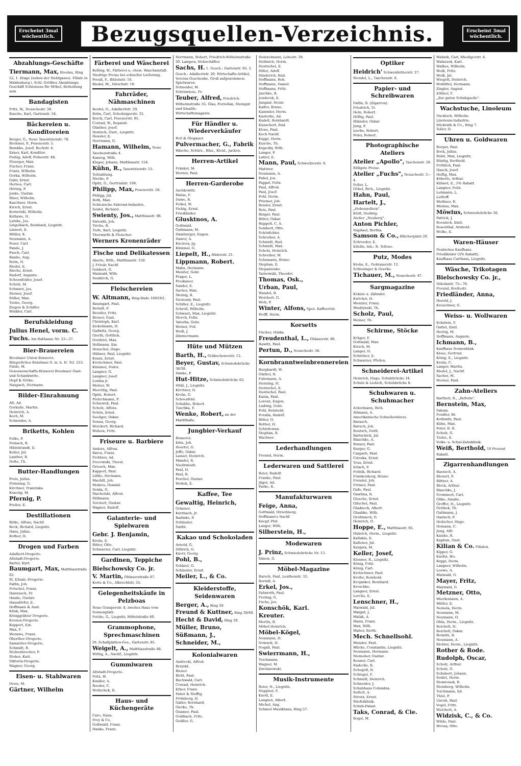Erscheint 3mal
wöchentlich.
Bezugsquellen-Verzeichnis.
Erscheint 3mal
wöchentlich.
Abzahlungs-Geschäfte
Tiermann, Max, Breslau, Ring 52, 1. Etage (neben der Siebtgasse). Filiale in Waldenburg i. Schl. Größtes Abzahlungs-Geschäft Schlesiens für Möbel, Betleidung usw.
Bandagisten
Fritz, W., Neuschestr. 38.
Rusche, Karl, Gartenstr. 54.
Bäckereien u. Konditoreien
Berger, G., Neue Tauentzienstr. 78.
Brehmer, P., Posenerstr. 5.
Bumbke, Josef, Bechstr. 4.
Exner, Karl, Konditor.
Fiebig, Adolf, Polnerstr. 48.
Fleurger, Max.
Fischer, Franz.
Franz, Wilhelm.
Gorka, Wilhelm.
Guhr, Ernst.
Hernes, Carl.
Hörnig, P.
Jenke, Gustav.
Illner, Wilhelm.
Kaschner, Herm.
Kirsch, Ernst.
Kornetzki, Wilhelm.
Kutlawe, H.
Lutzke, Jos.
Lingelbach, Reinhard, Liegnitz.
Linnert, E.
Müller, K.
Neumann, A.
Poser, Carl.
Pande, J.
Pusch, Carl.
Raabe, Aug.
Reim, H.
Riedel, E.
Rische, Ernst.
Rudorf, Auguste.
Schoenfelder, Josef.
Scholz, M.
Schwarz, Jos.
Steiner, Josef.
Stiller, Max.
Tietze, Georg.
Ziegon & Schäfer.
Winkler, Carl.
Berufskleidung
Julius Henel, vorm. C. Fuchs. Am Rathause Nr. 23—27.
Bier-Brauereien
Breslauer Union-Brauerei.
Bürgerliches Brauhaus G. m. b. H. Tel. 253.
Fulde, M.
Genossenschafts-Brauerei Breslauer Gast- und Schankwirte.
Hopf & Görke.
Naupach, Hermann.
Bilder-Einrahmung
Alt, Ad.
Gorkelle, Martin.
Heinrich, A.
Koch, M.
Schneider, A.
Briketts, Kohlen
Felke, P.
Fiebach, R.
Hildebrandt, E.
Keller, Jul.
Lauther, R.
Nolte, Th.
Butter-Handlungen
Preis, Julius.
Firmning, G.
Kirchner, Franziska.
Kraezig, M.
Pfernig, P.
Preller, E.
Destillationen
Birke, Alfons, Nachf.
Beck, Richard, Liegnitz.
Hans, Julius.
Rother, H.
Drogen und Farben
Adalbert-Drogerie.
Altstadt-Drogerie.
Bartel, Kurt.
Baumgart, Max, Matthiasstraße 82.
St. Elisab.-Drogerie.
Faltin, Joh.
Fröschel, Franz.
Hannusch, Fr.
Hauke, Gustav.
Hausdörfer, E.
Hoffmann & Anst.
Klink, Max.
Königgrätzer Drogerie.
Kronen-Drogerie.
Kuppert, Em.
Max, F.
Morawe, Franz.
Oberthor-Drogerie.
Samariter-Drogerie.
Schmidt, R.
Stolzenbrecher, P.
Stober, Kurt.
Viktoria-Drogerie.
Wagner, Georg.
Eisen- u. Stahlwaren
Dreie, M.
Gärtner, Wilhelm
Färberei und Wäscherei
Kelling, W., Färberei u. chem. Waschanstalt. Niedrige Preise bei schneller Lieferung.
Preuß, F., Bitzenstr. 10.
Riedel, M., Hirschstr. 10.
Fahrräder, Nähmaschinen
Beutel, G., Adalbertstr. 29.
Bohn, Carl, Scheitnigerstr. 33.
Borck, Carl, Posenerstr. 95.
Conrad, W., Reparat.
Günther, Josef.
Hentsch, Gust., Liegnitz.
Heusler, E.
Herrmann, G.
Hamann, Wilhelm, Neue Taschenstraße 4.
Kanzog, Wilh.
Kluger, Johann, Matthiasstr. 154.
Kühn, R., Tauentzienstr. 53. Teilzahlung.
Nierke, P.
Opitz, G., Gertrudstr. 104.
Philipp, Max, Posenerstr. 58.
Philipp, Jul.
Roth, Max.
Schlesische Fahrrad-Industrie.
Seidel, Richard.
Swienty, Jos., Matthiasstr. 98.
Swienth, Joh.
Tirche, R.
Tiefe, Karl, Liegnitz.
Thorwarth & Fleischer.
Werners Kronenräder
Fische und Delikatessen
Aberle, Wilh., Matthiasstr. 159.
J. Friede Nachf.
Gebbert, G.
Maiwald, Wilh.
Neukirch, G.
Fleischereien
W. Altmann, Ring-Bude 160/162.
Baumgart, Paul.
Berndt, P.
Brestler, Fritz.
Breuer, Gust.
Christoph, Karl.
Eickelmann, H.
Gallwitz, Georg.
Gierth, Gottlieb.
Gordziel, Max.
Hellmann, Em.
Heuschel, Hugo.
Hübner, Paul, Liegnitz.
Kranz, Ernst.
Kretschmer, Paul.
Kümmel, Fedor.
Langner, G.
Langner, Josef.
Lomba jr.
Melzer, W.
Merettig, Paul.
Opitz, Robert.
Pietschmann, P.
Schiewek, Paul.
Scholz, Alfons.
Schön, Ernst.
Seeliger, Oskar.
Sonna, Georg.
Weickert, Richard.
Widera, Fritz.
Friseure u. Barbiere
Anders, Alfons.
Bares, Franz.
Fichtner, Ad.
Frecowski, Theod.
Griesch, Max.
Kappert, Paul.
Littke, Hermann.
Machill, Joh.
Mokros, Oswald.
Nolda, G.
Stachelski, Alfred.
Stillmann.
Teichert, Gustav.
Wagner, Rudolf.
Galanterie- und Spielwaren
Gebr. J. Benjamin,
Krebs, E.
Ritter, Otto.
Schwarzer, Carl, Liegnitz.
Gardinen, Teppiche
Bielschowsky Co. jr.
V. Martin, Ohlauerstraße 87.
Korte & Co., Albrechtstr. 55.
Gelegenheitskäufe in Pelzboas
Neue Grauperstr. 8, zweites Haus vom Sonnenplatz.
Feicke, G., Liegnitz, Mittelstraße 60.
Grammophone, Sprechmaschinen
Dt. Schallplatten-Ges., Gartenstr. 85.
Weigelt, A., Matthiasstraße 88.
Wittig, A., Nachf., Liegnitz.
Gummiwaren
Altstadt-Drogerie.
Fritz, W.
Kindler, A.
Reeder, C.
Woitschek, R.
Haus- und Küchengeräte
Caro, Hans.
Frey & Co.
Gottwald, Franz.
Hanke, Franz.
Herrmann, Robert, Friedrich-Wilhelmstraße 50. Lampen, Holzschäfter.
Sachs, H. 1. Gesch.: Gartenstr. 95. 2. Gesch.: Adalbertstr. 20. Wirtschafts-Artikel, Vereins-Geschenke. Groß aufgenommen: Spielwaren.
Schneider, M.
Schönwiese, Fr.
Teuber, Alfred, Friedrich-Wilhelmstraße 35. Glas, Porzellan, Steingut und Emaille.
Wirtschaftsmagazin.
Für Händler u. Wiederverkäufer
Perl & Glogauer.
Pulvermacher, G., Fabrik Wäsche, Schürz., Blus., Kleid., Jacken.
Herren-Artikel
Fränkel, M.
Werner, Paul.
Herren-Garderobe
Aschkowitz.
Bialas, F.
Duwe, R.
Feibel, W.
Fiebig, Ernst.
Friedländer.
Glusktnos, A.
Gottwald.
Guttmann, M.
Hamburger, Eugen.
Hawel, A.
Kuczera, Jg.
Kümmel, G.
Liepelt, H., Büderstr. 21.
Lippmann, Robert.
Mahn, Hermann.
Meister, Gebr.
Prager, L.
Proskauer.
Sander, E.
Sacher, Max.
Steinig, R.
Szczesny, Paul.
Schiller, E., Liegnitz.
Schroll, Wilhelm.
Schwarz, Max, Liegnitz.
Storch, Felix.
Taterka, Gebr.
Weiner, Frd.
Weiß, J.
Zimmermann.
Hüte und Mützen
Barth, H., Gräbschenerstr. 12.
Beyer, Gustav, Schmiedebrücke 36/38.
Hanke, P.
Hut-Hitze, Schmiedebrücke 63.
Hübl, J., Liegnitz.
Kirchner, O.
Krebs, G.
Schoenfeld.
Schubbe, Robert.
Tuschka, F.
Wenke, Robert, an der Markthalle.
Jungbier-Verkauf
Brauerei.
Erbs, Joh.
Hoertel, G.
Joffe, Oskar.
Lauser, Heinrich.
Mandel, R.
Niedzwiedz.
Paul, H.
Paul, R.
Peschel, Gustav.
Woitek, E.
Kaffee, Tee
Gewaltig, Heinrich,
Grünner.
Kurzbach, Jr.
Radmke, P.
Schüssler.
Smith.
Kakao und Schokoladen
Arnold, G.
Dittrich, G.
Knorr, Georg.
Pohl, B.,
Schäzel, G.
Schüssler, Ernst.
Meiler, L., & Co.
Kleiderstoffe, Seidenwaren
Berger, A., Ring 50.
Freund & Kuttner, Ring 39/40.
Hecht & David, Ring 29.
Müller, Bruno,
Süßmann, J.,
Schneider, M.,
Kolonialwaren
Andrecki, Alfred.
Brzyskt.
Biener.
Bichl, Paul.
Buchwald, Carl.
Conrad, Heinrich.
Erber, Franz.
Faber & Steffig.
Frömberg, H.
Galler, Bernhard.
Gierke, Th.
Gnamer, Paul.
Goldbach, Fritz.
Geißler, G.
Heinzelmann, Lohestr. 39.
Hellmich, Herm.
Hentschel, E.
Hiller, Adolf.
Hinderich, Rud.
Hoffmann, Rob.
Hoffmann, Daniel.
Hoffmann, Fritz.
Jaschke, B.
Jenderek, E.
Jungast, Heinr.
Kalfer, Bruno.
Kammler, Herm.
Kasterke, Ad.
Kudell, Reinhardt.
Kunschert, Rud.
Klose, Paul.
Koch Nachf.
Kuppi, Herm.
Kusche, Th.
Kupezky, Wilh.
Langer, P.
Latzel, E.
Mann, Paul, Schweitzerstr. 9.
Matzner.
Neumann, A.
Pabel, Jos.
Pappst, Felix.
Paul, Alfred.
Paul, Josef.
Pohl, Herm.
Priemer, Joh.
Reisler, Ernst.
Reis, Paul.
Ringer, Paul.
Ritter, Oskar.
Ruppelt, C. A.
Sembert, Otto.
Schönfelder.
Schreiber, A.
Schmidt, Rud.
Schmidt, Max.
Scholz, Heinrich.
Schreiber, W.
Schumann, Bruno.
Stephan, E.
Stepanienko.
Tarnowski, Theodor.
Thomas, Osk.,
Urban, Paul,
Wandel, B.
Weichert, G.
Welz, P.
Winter, Alfons, Spez. Kaffeeröst.
Wolff, Herm.
Korsetts
Fischer, Hulda.
Freudenthal, L., Ohlauerstr. 80.
Rawitz, Paul.
Pertun, D., Neuschestr. 56.
Kornbranntweinbrennereien
Burghardt, W.
Glatzel, B.
Fuhrmann, A.
Henning, H.
Hentschel, E.
Hentschel, Paul.
Kania, Paul.
Lorenz, Eugen.
Ludwig, Gebr.
Pohl, Reinhold.
Poralla, Rudolf.
Ritter, O.
Rother, H.
Schirdewan.
Stephan, R.
Wachner.
Lederhandlungen
Freund, Herm.
Lederwaren und Sattlerei
Beier, Rudolf.
Franke, Paul.
Jäger, Ad.
Parke, R.
Manufakturwaren
Feige, Anna,
Gottwald, Hirschberg.
Hoffmann's Nachf.
Knopf, Phil.
Langer, Wilh.
Silberstein, H.,
Modewaren
J. Prinz, Schmiedebrücke Nr. 13.
Simon, G.
Möbel-Magazine
Barsch, Paul, Leuthenstr. 33.
Berndt, A.
Erkel, Jos.,
Fahnroth, Paul.
Freitag, G.
Fuchs, Jos.
Konschök, Karl.
Kreuter.
Mertin, R.
Möbel-Heinrich.
Möbel-Kögel,
Neumann, H.
Nowack, H.
Nogall, Paul.
Swierrmann, H.,
Teichmann.
Wagner, M.
Zwolanowski.
Musik-Instrumente
Beier, H., Liegnitz.
Heppner, F.
Knott, E.
Langner, Albert.
Michel, Aug.
Schäzel Musikhaus, Ring 57.
Optiker
Heidrich' Schweidnitzerstr. 27.
Stendel, L., Taschenstr. 9.
Papier- und Schreibwaren
Faltin, B. (Zigarren).
Friedrich, Tr.
Hein, Robert.
Höflig, Paul.
Illiänder, Oskar.
Jung, P.
Lierke, Robert.
Peter, Robert.
Photographische Ateliers
Atelier „Apollo", Taschenstr. 20. Billigste Preise.
Atelier „Fuchs", Neuschestr. 3—4.
Feller, L.
Göbel, Rich., Liegnitz.
Hahn, Paul,
Hartelt, J.,
„Hohenzollern".
Klott, Hedwig.
Atelier „Neuberg".
Anton Pichler,
Naphael, Bertha.
Samson & Co., Blücherplatz 20.
Schroeder, E.
Eitelin, Inh.: R. Tellose.
Putz, Modes
Krebs, E., Gebrauerstr. 12.
Schlesinger & Goerke.
Tichauer, M., Neuschestr. 47.
Sargmagazine
Kränze u. Zähndel.
Knöchel, H.
Menzler, Franz.
Mudzynski, Th.
Scholz, Paul,
Weiner, Th.
Schirme, Stöcke
Krüger, F.
Gottwald, Max.
Kirsch, M.
Langer, H.
Schnitzer, E.
Schwarzer, Pfeilen.
Schneiderei-Artikel
Heinrich, Hugo, Schuhbrücke 14.
Schulz & Liebich, Schuhbrücke 8.
Schuhwaren u. Schuhmacher
Ackermann, Rich.
Altmann, A.
Amerikanische Schnellsohlerei.
Barasch.
Baruch, Joh.
Beutsch, Gottl.
Bartschick, Jul.
Blaschke, A.
Brauer, Paul.
Burger, G.
Casparh, Paul.
Czioska, Ernst.
Teus, Ernst.
Erlach, F.
Foitzik, Richard.
Frankenberg, Bruno.
Freudel, Joh.
Frömel, Paul.
Gafe, Paul.
Gawlina, R.
Giesche, Ernst.
Gitschel, Paul.
Gladneck, Albert.
Glaubke, Wilh.
Grollmisch, G.
Heinrich, O.
Hoppe, E., Matthiasstr. 95.
Hubrich, Herm., Liegnitz.
Kallabis, E.
Kallener, Jul.
Kanjara, M.
Keller, Josef,
Klenner, R., Liegnitz.
König, Fritz.
König, Carl.
Kretschmer, Paul.
Krofer, Reinhold.
Krojanker, Bernhard.
Kroschke.
Langner, Ernst.
Lerche, E.
Lenschner, H.,
Maiwald, Jul.
Malgut, J.
Malak, A.
Mann, Franz.
Max, Wilh.
Maher, Berth.
Mech. Schnellsohl.
Munder, Paul.
Mücke, Constantin, Liegnitz.
Neumann, Hermann.
Niemeher, Gustav.
Renner, Carl.
Radecke, R.
Schegolt, R.
Schlegel, F.
Schmidt, Heinrich.
Schneider, J.
Schuhhaus Columbia.
Seifert, A.
Stronz, Ernst.
Stiefelklinik.
Schuh-Palast.
Taks, Conrad, & Cie.
Bogel, M.
Wabnik, Carl, Rhedigerstr. 4.
Waluszek, Karl.
Walbes, Wilhelm.
Weiß, Fritz.
Weiß, Jul.
Wiegolt, Heinrich.
Wohlittel, Hermann.
Zingler, August.
Zöllner, F.
„Zur guten Schuhquelle".
Wachstuche, Linoleum
Duckisch, Wilhelm.
Linoleum-Industrie.
Stickrath & Co., Ring 7.
Teller, O.
Uhren u. Goldwaren
Berger, Paul.
Bock, Julius.
Bulst, Max, Liegnitz.
Büntig, Berthold.
Fröhlich, Paul.
Hauck, Josef.
Helfig, Max.
Köberle, Arthur.
Kühnel, E., 5% Rabatt.
Langner, Felix.
Lehmann, L.
Leitloff.
Methner, R.
Miebus, Max.
Möwius, Schmiedebrücke 56.
Patrick, J.
Roenisch, Emil.
Rosenthal, Arnhold.
Welke, E.
Waren-Häuser
Deutsches Kaufhaus.
Friedländer (5% Rabatt).
Kaufhaus Carthaus, Liegnitz.
Wäsche, Trikotagen
Bielschowsky Co. jr., Nikolaistr. 75—76.
Freund, Breitestr.
Friedländer, Anna,
Herold, J.
Kreischner, G.
Weiss- u. Wollwaren
Eckstein, F.
Gattel, Emil.
Herzig, M.
Hoffmann, Auguste.
Ichmann, B.,
Kaufhaus Sonnenblak.
Klose, Gertrud.
König, E., Liegnitz.
Krebs, C.
Langer, Martin.
Riedel, J., Nachf.
Sacher, M.
Werner, Paul.
Zahn-Ateliers
Bartheit, R., „Reform".
Bernstein, Max,
Fabian.
Fendler, Br.
Kothwitz, Paul.
Kühn, Max.
Peter, R. B.
Scholz, G.
Tietze, E.
Volks- u. Schul-Zahnklinik.
Weiß, Berthold, 10 Prozent Rabatt.
Zigarrenhandlungen
Baensch, A.
Blenert, P.
Bittner, A.
Block, Arthur.
Blaschke, J.
Frommert, Carl.
Glike, Amalie.
Groffer, H., Liegnitz.
Grzibek, Th.
Guttmann, J.
Hanisch, P.
Heilscher, Hugo.
Homann, C.
Jung, Alfr.
Kaiske, R.
Kaphun, Gust.
Kilian & Co. Filialen.
Kipper, G.
Knöfel, Wo.
Kuppi, Herm.
Langner, Wilhelm.
Loewe, A.
Maiwald, G.
Mayer, Fritz,
Maywald, D.
Metzner, Otto,
Mierkemann, A.
Müller, E.
Nemela, Herm.
Neumann, M.
Neumann, O.
Ohla, Herm., Liegnitz.
Reichelt, H.
Reichelt, Oskar.
Reimitz, R.
Neumann, A.
Richter, Herm., Liegnitz.
Rother & Rode.
Rudolph, Oscar,
Scholz, Arthur.
Scholz, G.
Schubert, Johann.
Seidel, Herm.
Stowronek, R.
Steinberg, Wilhelm.
Teichmann, Ed.
Thiel, P.
Unruh, Paul.
Vogel, Fritz.
Weichert, A.
Widzisk, C., & Co.
Wilde, Paul.
Wrona, Otto.